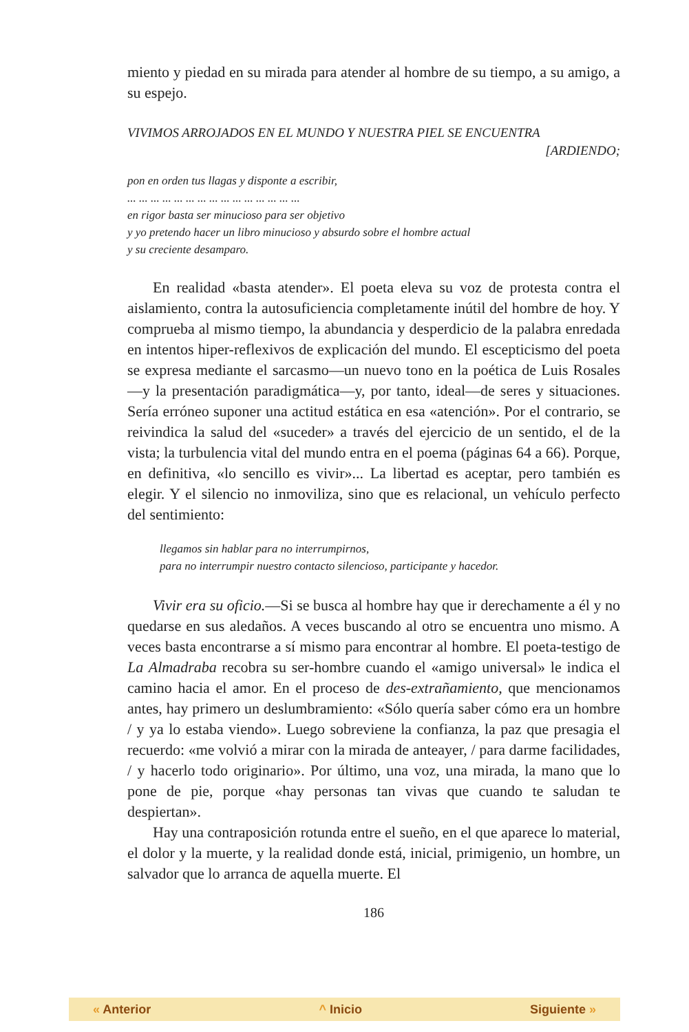miento y piedad en su mirada para atender al hombre de su tiempo, a su amigo, a su espejo.
VIVIMOS ARROJADOS EN EL MUNDO Y NUESTRA PIEL SE ENCUENTRA
[ARDIENDO;
pon en orden tus llagas y disponte a escribir,
... ... ... ... ... ... ... ... ... ... ... ... ... ... ...
en rigor basta ser minucioso para ser objetivo
y yo pretendo hacer un libro minucioso y absurdo sobre el hombre actual
y su creciente desamparo.
En realidad «basta atender». El poeta eleva su voz de protesta contra el aislamiento, contra la autosuficiencia completamente inútil del hombre de hoy. Y comprueba al mismo tiempo, la abundancia y desperdicio de la palabra enredada en intentos hiper-reflexivos de explicación del mundo. El escepticismo del poeta se expresa mediante el sarcasmo—un nuevo tono en la poética de Luis Rosales—y la presentación paradigmática—y, por tanto, ideal—de seres y situaciones. Sería erróneo suponer una actitud estática en esa «atención». Por el contrario, se reivindica la salud del «suceder» a través del ejercicio de un sentido, el de la vista; la turbulencia vital del mundo entra en el poema (páginas 64 a 66). Porque, en definitiva, «lo sencillo es vivir»... La libertad es aceptar, pero también es elegir. Y el silencio no inmoviliza, sino que es relacional, un vehículo perfecto del sentimiento:
llegamos sin hablar para no interrumpirnos,
para no interrumpir nuestro contacto silencioso, participante y hacedor.
Vivir era su oficio.—Si se busca al hombre hay que ir derechamente a él y no quedarse en sus aledaños. A veces buscando al otro se encuentra uno mismo. A veces basta encontrarse a sí mismo para encontrar al hombre. El poeta-testigo de La Almadraba recobra su ser-hombre cuando el «amigo universal» le indica el camino hacia el amor. En el proceso de des-extrañamiento, que mencionamos antes, hay primero un deslumbramiento: «Sólo quería saber cómo era un hombre / y ya lo estaba viendo». Luego sobreviene la confianza, la paz que presagia el recuerdo: «me volvió a mirar con la mirada de anteayer, / para darme facilidades, / y hacerlo todo originario». Por último, una voz, una mirada, la mano que lo pone de pie, porque «hay personas tan vivas que cuando te saludan te despiertan».
Hay una contraposición rotunda entre el sueño, en el que aparece lo material, el dolor y la muerte, y la realidad donde está, inicial, primigenio, un hombre, un salvador que lo arranca de aquella muerte. El
186
« Anterior ^ Inicio Siguiente »